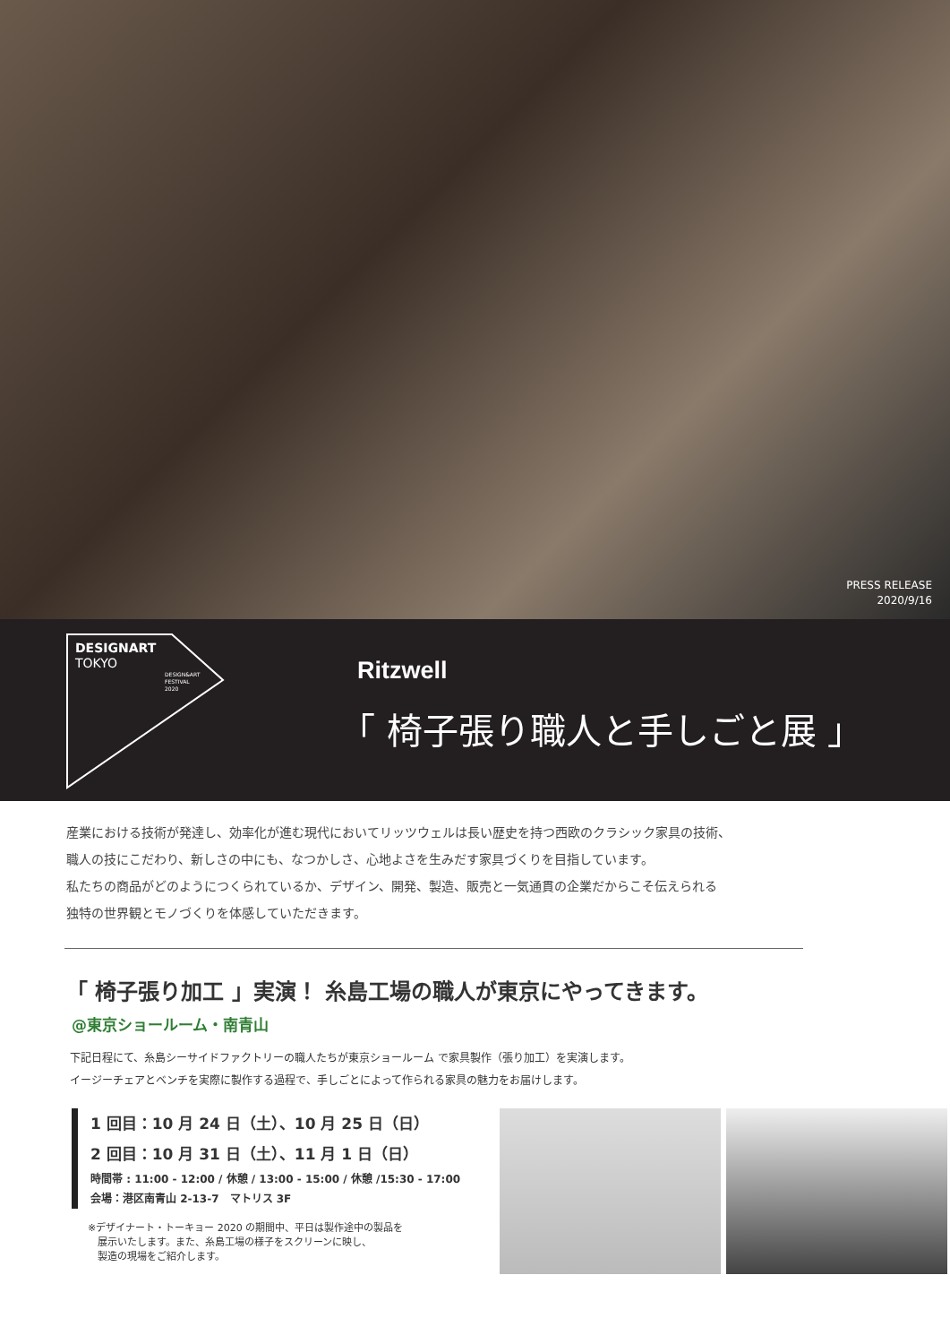PRESS RELEASE
2020/9/16
DESIGNART
TOKYO
DESIGN&ART
FESTIVAL
2020
Ritzwell
「 椅子張り職人と手しごと展 」
産業における技術が発達し、効率化が進む現代においてリッツウェルは長い歴史を持つ西欧のクラシック家具の技術、
職人の技にこだわり、新しさの中にも、なつかしさ、心地よさを生みだす家具づくりを目指しています。
私たちの商品がどのようにつくられているか、デザイン、開発、製造、販売と一気通貫の企業だからこそ伝えられる
独特の世界観とモノづくりを体感していただきます。
「 椅子張り加工 」実演！ 糸島工場の職人が東京にやってきます。
@東京ショールーム・南青山
下記日程にて、糸島シーサイドファクトリーの職人たちが東京ショールーム で家具製作（張り加工）を実演します。
イージーチェアとベンチを実際に製作する過程で、手しごとによって作られる家具の魅力をお届けします。
1 回目：10 月 24 日（土）、10 月 25 日（日）
2 回目：10 月 31 日（土）、11 月 1 日（日）
時間帯 : 11:00 - 12:00 / 休憩 / 13:00 - 15:00 / 休憩 /15:30 - 17:00
会場：港区南青山 2-13-7　マトリス 3F
※デザイナート・トーキョー 2020 の期間中、平日は製作途中の製品を
　展示いたします。また、糸島工場の様子をスクリーンに映し、
　製造の現場をご紹介します。